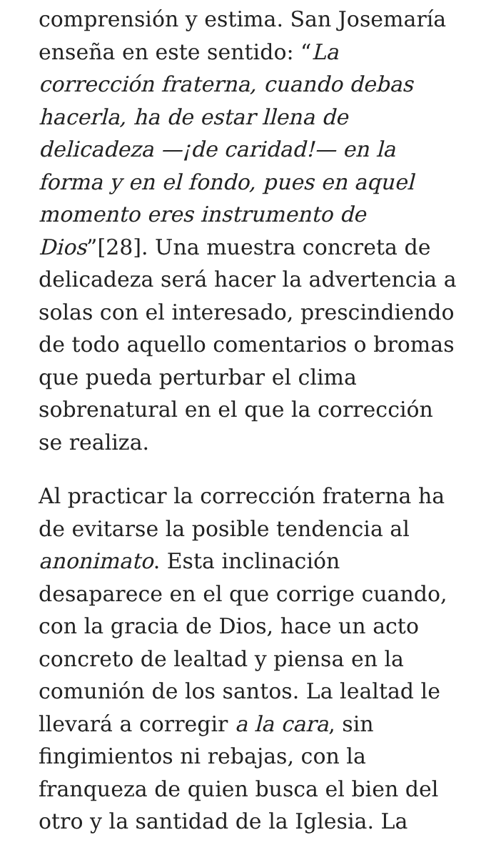comprensión y estima. San Josemaría enseña en este sentido: “La corrección fraterna, cuando debas hacerla, ha de estar llena de delicadeza —¡de caridad!— en la forma y en el fondo, pues en aquel momento eres instrumento de Dios”[28]. Una muestra concreta de delicadeza será hacer la advertencia a solas con el interesado, prescindiendo de todo aquello comentarios o bromas que pueda perturbar el clima sobrenatural en el que la corrección se realiza.
Al practicar la corrección fraterna ha de evitarse la posible tendencia al anonimato. Esta inclinación desaparece en el que corrige cuando, con la gracia de Dios, hace un acto concreto de lealtad y piensa en la comunión de los santos. La lealtad le llevará a corregir a la cara, sin fingimientos ni rebajas, con la franqueza de quien busca el bien del otro y la santidad de la Iglesia. La